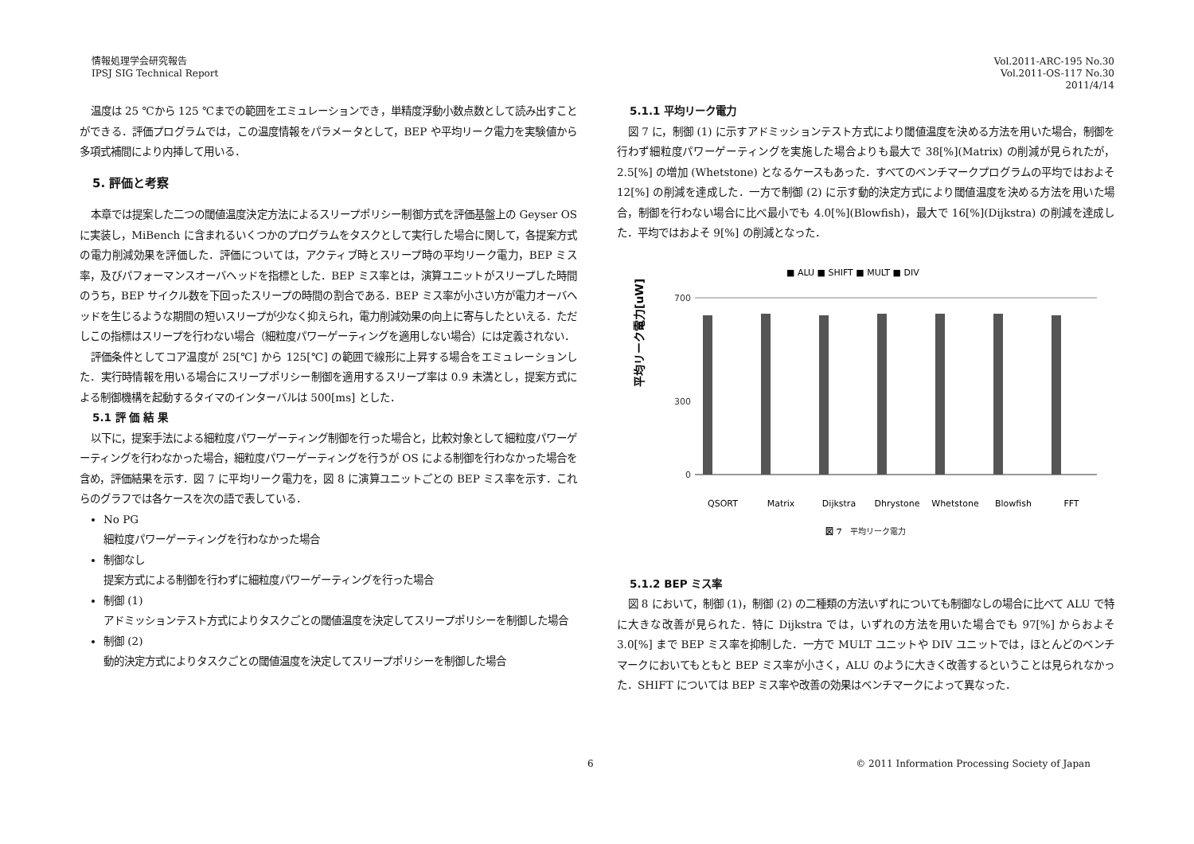情報処理学会研究報告
IPSJ SIG Technical Report
Vol.2011-ARC-195 No.30
Vol.2011-OS-117 No.30
2011/4/14
温度は 25 ℃から 125 ℃までの範囲をエミュレーションでき，単精度浮動小数点数として読み出すことができる．評価プログラムでは，この温度情報をパラメータとして，BEP や平均リーク電力を実験値から多項式補間により内挿して用いる．
5. 評価と考察
本章では提案した二つの閾値温度決定方法によるスリープポリシー制御方式を評価基盤上の Geyser OS に実装し，MiBench に含まれるいくつかのプログラムをタスクとして実行した場合に関して，各提案方式の電力削減効果を評価した．評価については，アクティブ時とスリープ時の平均リーク電力，BEP ミス率，及びパフォーマンスオーバヘッドを指標とした．BEP ミス率とは，演算ユニットがスリープした時間のうち，BEP サイクル数を下回ったスリープの時間の割合である．BEP ミス率が小さい方が電力オーバヘッドを生じるような期間の短いスリープが少なく抑えられ，電力削減効果の向上に寄与したといえる．ただしこの指標はスリープを行わない場合（細粒度パワーゲーティングを適用しない場合）には定義されない．
評価条件としてコア温度が 25[℃] から 125[℃] の範囲で線形に上昇する場合をエミュレーションした．実行時情報を用いる場合にスリープポリシー制御を適用するスリープ率は 0.9 未満とし，提案方式による制御機構を起動するタイマのインターバルは 500[ms] とした．
5.1 評 価 結 果
以下に，提案手法による細粒度パワーゲーティング制御を行った場合と，比較対象として細粒度パワーゲーティングを行わなかった場合，細粒度パワーゲーティングを行うが OS による制御を行わなかった場合を含め，評価結果を示す．図 7 に平均リーク電力を，図 8 に演算ユニットごとの BEP ミス率を示す．これらのグラフでは各ケースを次の語で表している．
No PG
細粒度パワーゲーティングを行わなかった場合
制御なし
提案方式による制御を行わずに細粒度パワーゲーティングを行った場合
制御 (1)
アドミッションテスト方式によりタスクごとの閾値温度を決定してスリープポリシーを制御した場合
制御 (2)
動的決定方式によりタスクごとの閾値温度を決定してスリープポリシーを制御した場合
5.1.1 平均リーク電力
図 7 に，制御 (1) に示すアドミッションテスト方式により閾値温度を決める方法を用いた場合，制御を行わず細粒度パワーゲーティングを実施した場合よりも最大で 38[%](Matrix) の削減が見られたが，2.5[%] の増加 (Whetstone) となるケースもあった．すべてのベンチマークプログラムの平均ではおよそ 12[%] の削減を達成した．一方で制御 (2) に示す動的決定方式により閾値温度を決める方法を用いた場合，制御を行わない場合に比べ最小でも 4.0[%](Blowfish)，最大で 16[%](Dijkstra) の削減を達成した．平均ではおよそ 9[%] の削減となった．
■ ALU ■ SHIFT ■ MULT ■ DIV
平均リーク電力[uW]
700
300
0
QSORT
Matrix
Dijkstra
Dhrystone
Whetstone
Blowfish
FFT
図 7　平均リーク電力
5.1.2 BEP ミス率
図 8 において，制御 (1)，制御 (2) の二種類の方法いずれについても制御なしの場合に比べて ALU で特に大きな改善が見られた．特に Dijkstra では，いずれの方法を用いた場合でも 97[%] からおよそ 3.0[%] まで BEP ミス率を抑制した．一方で MULT ユニットや DIV ユニットでは，ほとんどのベンチマークにおいてもともと BEP ミス率が小さく，ALU のように大きく改善するということは見られなかった．SHIFT については BEP ミス率や改善の効果はベンチマークによって異なった．
6 © 2011 Information Processing Society of Japan